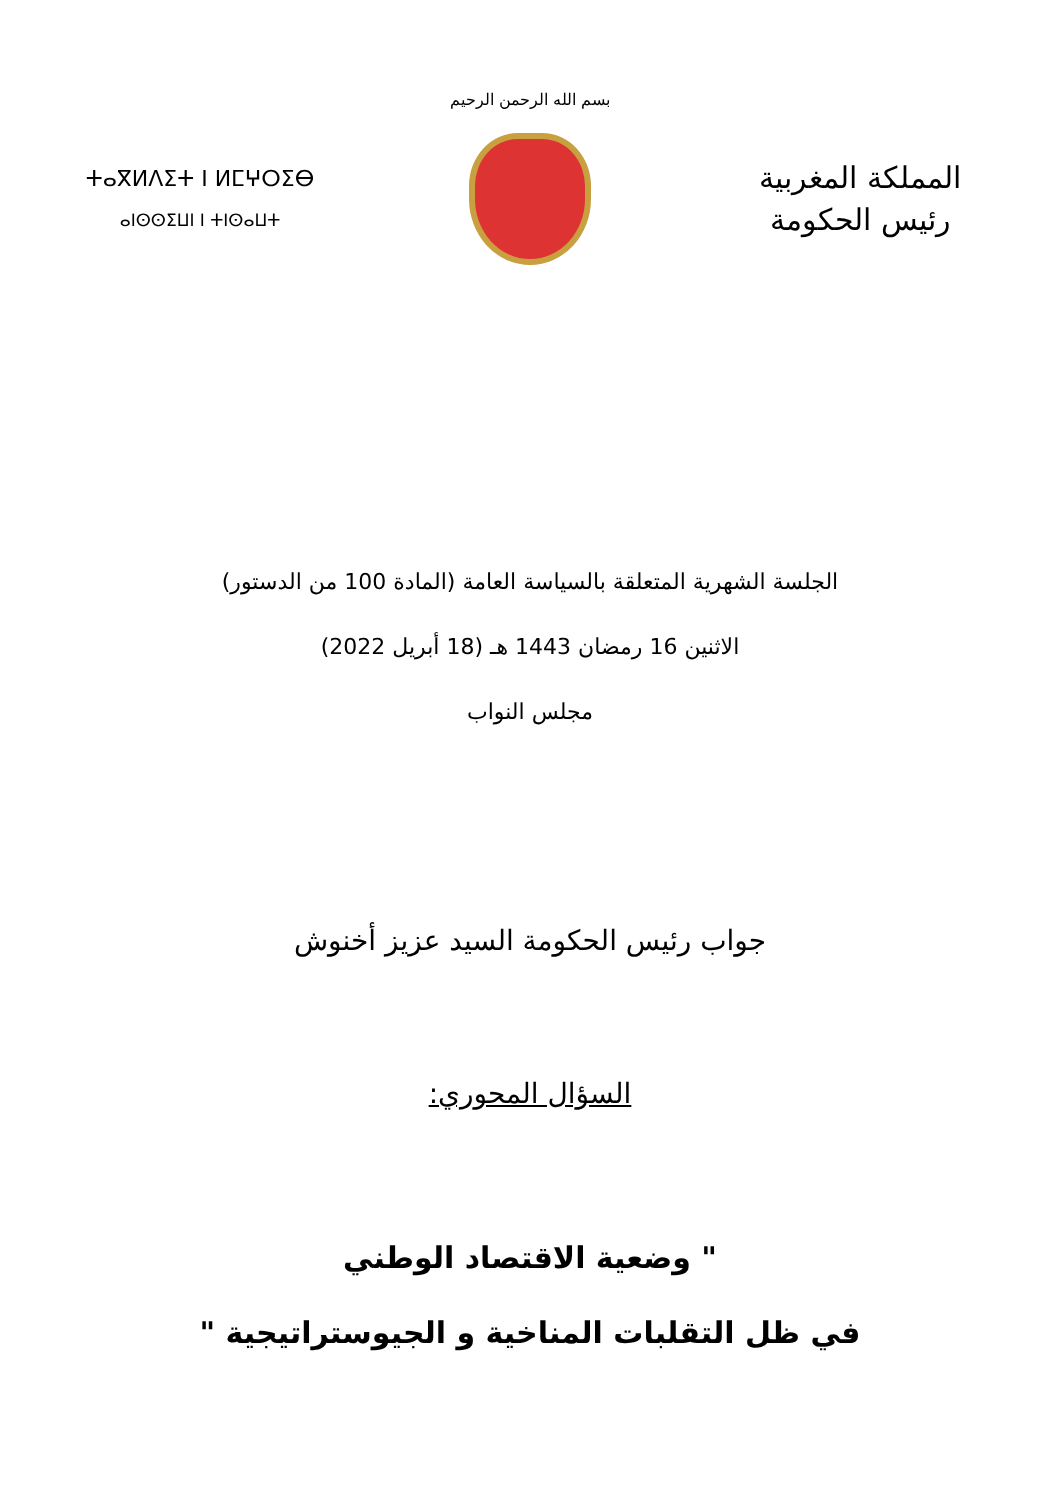بسم الله الرحمن الرحيم
ⵜⴰⴳⵍⴷⵉⵜ ⵏ ⵍⵎⵖⵔⵉⴱ
ⴰⵏⵙⵙⵉⵡⵏ ⵏ ⵜⵏⵙⴰⵡⵜ
المملكة المغربية
رئيس الحكومة
الجلسة الشهرية المتعلقة بالسياسة العامة (المادة 100 من الدستور)
الاثنين 16 رمضان 1443 هـ (18 أبريل 2022)
مجلس النواب
جواب رئيس الحكومة السيد عزيز أخنوش
السؤال المحوري:
" وضعية الاقتصاد الوطني
في ظل التقلبات المناخية و الجيوستراتيجية "